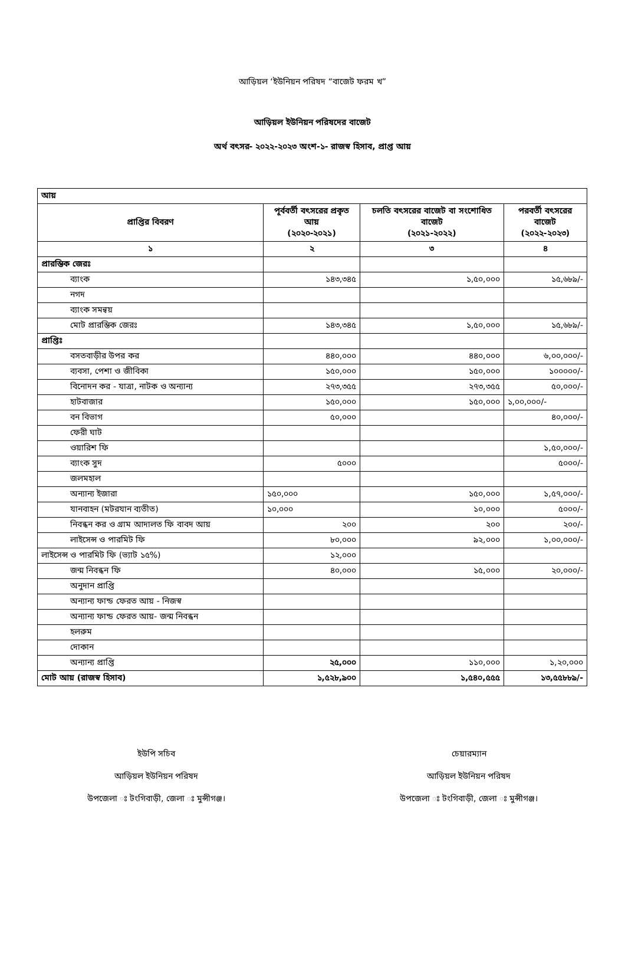আড়িয়ল ‘ইউনিয়ন পরিষদ “বাজেট ফরম খ”
আড়িয়ল ইউনিয়ন পরিষদের বাজেট
অর্থ বৎসর- ২০২২-২০২৩ অংশ-১- রাজস্ব হিসাব, প্রাপ্ত আয়
| আয় | | | |
| প্রাপ্তির বিবরণ | পূর্ববর্তী বৎসরের প্রকৃত আয় (২০২০-২০২১) | চলতি বৎসরের বাজেট বা সংশোধিত বাজেট (২০২১-২০২২) | পরবর্তী বৎসরের বাজেট (২০২২-২০২৩) |
| ১ | ২ | ৩ | ৪ |
| প্রারম্ভিক জেরঃ | | | |
| ব্যাংক | ১৪৩,৩৪৫ | ১,৫০,০০০ | ১৫,৬৮৯/- |
| নগদ | | | |
| ব্যাংক সমন্বয় | | | |
| মোট প্রারম্ভিক জেরঃ | ১৪৩,৩৪৫ | ১,৫০,০০০ | ১৫,৬৮৯/- |
| প্রাপ্তিঃ | | | |
| বসতবাড়ীর উপর কর | ৪৪০,০০০ | ৪৪০,০০০ | ৬,০০,০০০/- |
| ব্যবসা, পেশা ও জীবিকা | ১৫০,০০০ | ১৫০,০০০ | ১০০০০০/- |
| বিনোদন কর - যাত্রা, নাটক ও অন্যান্য | ২৭৩,৩৫৫ | ২৭৩,৩৫৫ | ৫০,০০০/- |
| হাটবাজার | ১৫০,০০০ | ১৫০,০০০ | ১,০০,০০০/- |
| বন বিভাগ | ৫০,০০০ | | ৪০,০০০/- |
| ফেরী ঘাট | | | |
| ওয়ারিশ ফি | | | ১,৫০,০০০/- |
| ব্যাংক সুদ | ৫০০০ | | ৫০০০/- |
| জলমহাল | | | |
| অন্যান্য ইজারা | ১৫০,০০০ | ১৫০,০০০ | ১,৫৭,০০০/- |
| যানবাহন (মটরযান ব্যতীত) | ১০,০০০ | ১০,০০০ | ৫০০০/- |
| নিবন্ধন কর ও গ্রাম আদালত ফি বাবদ আয় | ২০০ | ২০০ | ২০০/- |
| লাইসেন্স ও পারমিট ফি | ৮০,০০০ | ৯২,০০০ | ১,০০,০০০/- |
| লাইসেন্স ও পারমিট ফি (ভ্যাট ১৫%) | ১২,০০০ | | |
| জন্ম নিবন্ধন ফি | ৪০,০০০ | ১৫,০০০ | ২০,০০০/- |
| অনুদান প্রাপ্তি | | | |
| অন্যান্য ফান্ড ফেরত আয় - নিজস্ব | | | |
| অন্যান্য ফান্ড ফেরত আয়- জন্ম নিবন্ধন | | | |
| হলরুম | | | |
| দোকান | | | |
| অন্যান্য প্রাপ্তি | ২৫,০০০ | ১১০,০০০ | ১,২০,০০০ |
| মোট আয় (রাজস্ব হিসাব) | ১,৫২৮,৯০০ | ১,৫৪০,৫৫৫ | ১৩,৫৫৮৮৯/- |
ইউপি সচিব
আড়িয়ল ইউনিয়ন পরিষদ
উপজেলা ঃ টংগিবাড়ী, জেলা ঃ মুন্সীগঞ্জ।
চেয়ারম্যান
আড়িয়ল ইউনিয়ন পরিষদ
উপজেলা ঃ টংগিবাড়ী, জেলা ঃ মুন্সীগঞ্জ।